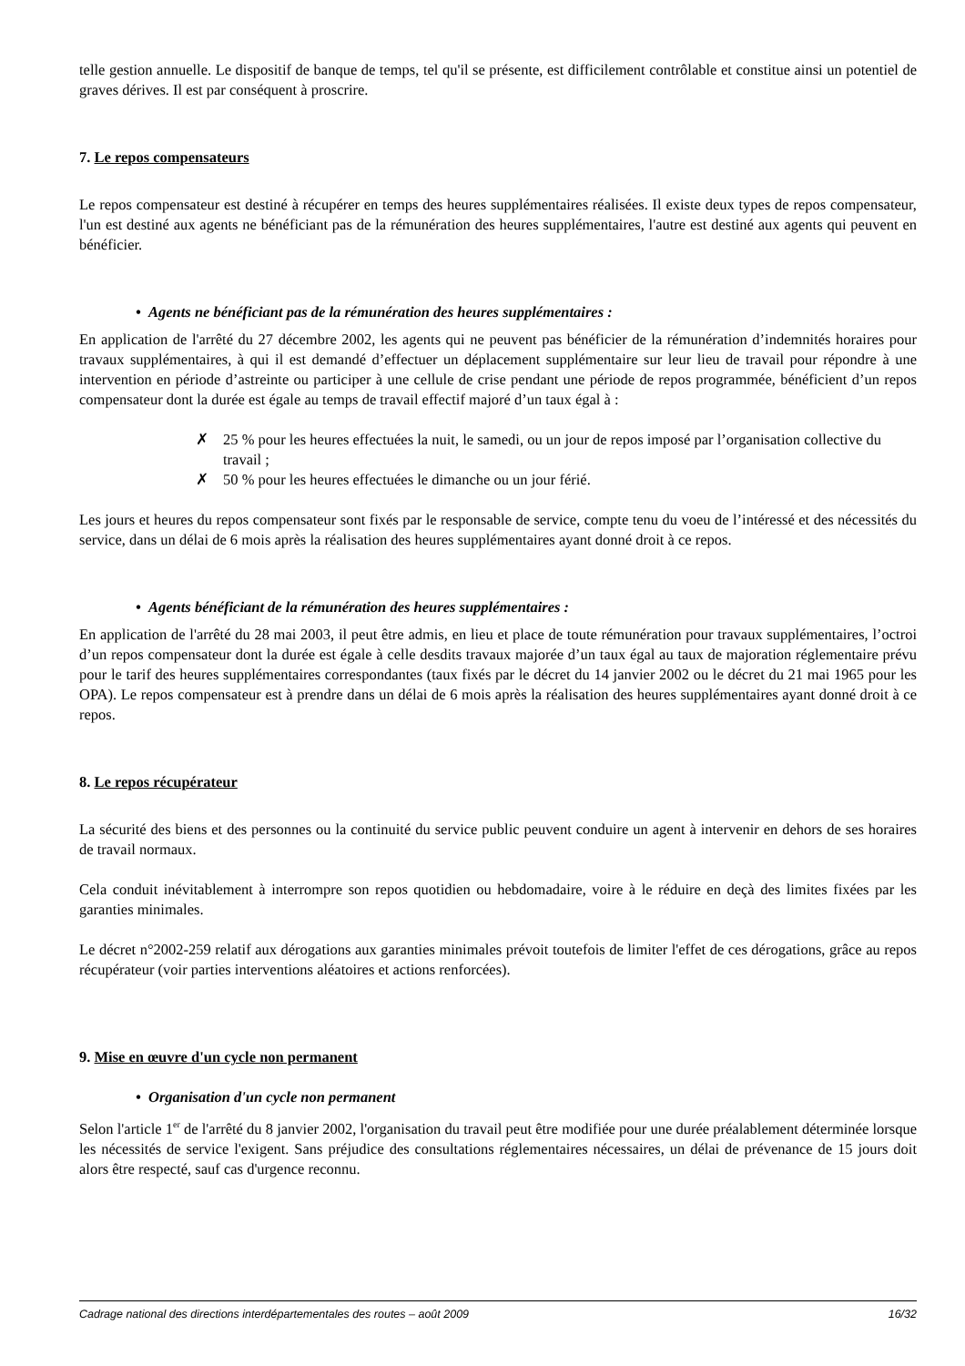telle gestion annuelle. Le dispositif de banque de temps, tel qu'il se présente, est difficilement contrôlable et constitue ainsi un potentiel de graves dérives. Il est par conséquent à proscrire.
7. Le repos compensateurs
Le repos compensateur est destiné à récupérer en temps des heures supplémentaires réalisées. Il existe deux types de repos compensateur, l'un est destiné aux agents ne bénéficiant pas de la rémunération des heures supplémentaires, l'autre est destiné aux agents qui peuvent en bénéficier.
• Agents ne bénéficiant pas de la rémunération des heures supplémentaires :
En application de l'arrêté du 27 décembre 2002, les agents qui ne peuvent pas bénéficier de la rémunération d’indemnités horaires pour travaux supplémentaires, à qui il est demandé d’effectuer un déplacement supplémentaire sur leur lieu de travail pour répondre à une intervention en période d’astreinte ou participer à une cellule de crise pendant une période de repos programmée, bénéficient d’un repos compensateur dont la durée est égale au temps de travail effectif majoré d’un taux égal à :
✗ 25 % pour les heures effectuées la nuit, le samedi, ou un jour de repos imposé par l’organisation collective du travail ;
✗ 50 % pour les heures effectuées le dimanche ou un jour férié.
Les jours et heures du repos compensateur sont fixés par le responsable de service, compte tenu du voeu de l’intéressé et des nécessités du service, dans un délai de 6 mois après la réalisation des heures supplémentaires ayant donné droit à ce repos.
• Agents bénéficiant de la rémunération des heures supplémentaires :
En application de l'arrêté du 28 mai 2003, il peut être admis, en lieu et place de toute rémunération pour travaux supplémentaires, l’octroi d’un repos compensateur dont la durée est égale à celle desdits travaux majorée d’un taux égal au taux de majoration réglementaire prévu pour le tarif des heures supplémentaires correspondantes (taux fixés par le décret du 14 janvier 2002 ou le décret du 21 mai 1965 pour les OPA). Le repos compensateur est à prendre dans un délai de 6 mois après la réalisation des heures supplémentaires ayant donné droit à ce repos.
8. Le repos récupérateur
La sécurité des biens et des personnes ou la continuité du service public peuvent conduire un agent à intervenir en dehors de ses horaires de travail normaux.
Cela conduit inévitablement à interrompre son repos quotidien ou hebdomadaire, voire à le réduire en deçà des limites fixées par les garanties minimales.
Le décret n°2002-259 relatif aux dérogations aux garanties minimales prévoit toutefois de limiter l'effet de ces dérogations, grâce au repos récupérateur (voir parties interventions aléatoires et actions renforcées).
9. Mise en œuvre d'un cycle non permanent
• Organisation d'un cycle non permanent
Selon l'article 1<sup>er</sup> de l'arrêté du 8 janvier 2002, l'organisation du travail peut être modifiée pour une durée préalablement déterminée lorsque les nécessités de service l'exigent. Sans préjudice des consultations réglementaires nécessaires, un délai de prévenance de 15 jours doit alors être respecté, sauf cas d'urgence reconnu.
Cadrage national des directions interdépartementales des routes – août 2009 16/32